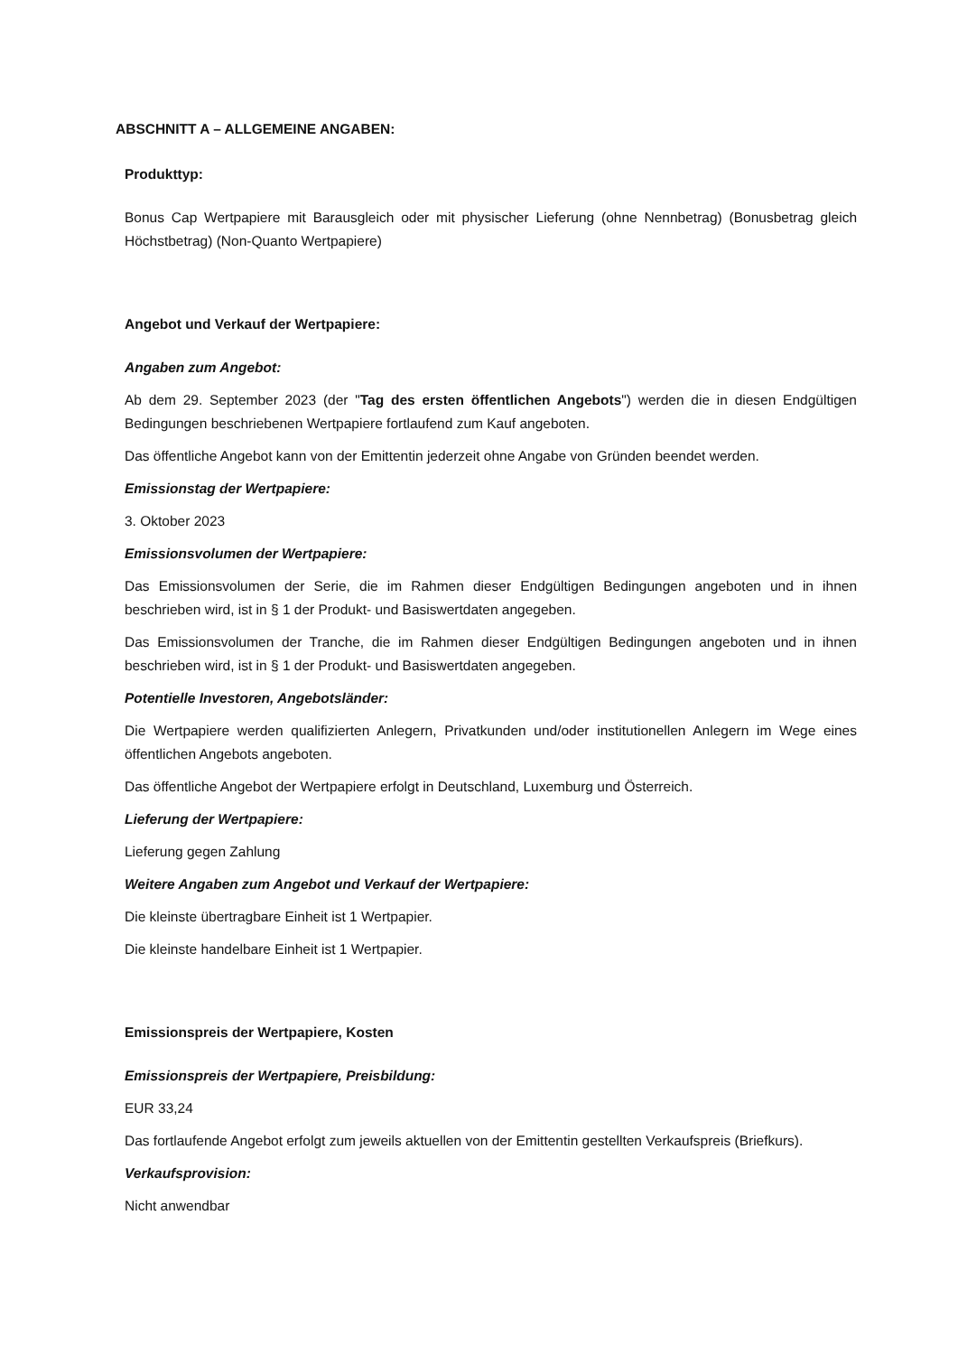ABSCHNITT A – ALLGEMEINE ANGABEN:
Produkttyp:
Bonus Cap Wertpapiere mit Barausgleich oder mit physischer Lieferung (ohne Nennbetrag) (Bonusbetrag gleich Höchstbetrag) (Non-Quanto Wertpapiere)
Angebot und Verkauf der Wertpapiere:
Angaben zum Angebot:
Ab dem 29. September 2023 (der "Tag des ersten öffentlichen Angebots") werden die in diesen Endgültigen Bedingungen beschriebenen Wertpapiere fortlaufend zum Kauf angeboten.
Das öffentliche Angebot kann von der Emittentin jederzeit ohne Angabe von Gründen beendet werden.
Emissionstag der Wertpapiere:
3. Oktober 2023
Emissionsvolumen der Wertpapiere:
Das Emissionsvolumen der Serie, die im Rahmen dieser Endgültigen Bedingungen angeboten und in ihnen beschrieben wird, ist in § 1 der Produkt- und Basiswertdaten angegeben.
Das Emissionsvolumen der Tranche, die im Rahmen dieser Endgültigen Bedingungen angeboten und in ihnen beschrieben wird, ist in § 1 der Produkt- und Basiswertdaten angegeben.
Potentielle Investoren, Angebotsländer:
Die Wertpapiere werden qualifizierten Anlegern, Privatkunden und/oder institutionellen Anlegern im Wege eines öffentlichen Angebots angeboten.
Das öffentliche Angebot der Wertpapiere erfolgt in Deutschland, Luxemburg und Österreich.
Lieferung der Wertpapiere:
Lieferung gegen Zahlung
Weitere Angaben zum Angebot und Verkauf der Wertpapiere:
Die kleinste übertragbare Einheit ist 1 Wertpapier.
Die kleinste handelbare Einheit ist 1 Wertpapier.
Emissionspreis der Wertpapiere, Kosten
Emissionspreis der Wertpapiere, Preisbildung:
EUR 33,24
Das fortlaufende Angebot erfolgt zum jeweils aktuellen von der Emittentin gestellten Verkaufspreis (Briefkurs).
Verkaufsprovision:
Nicht anwendbar